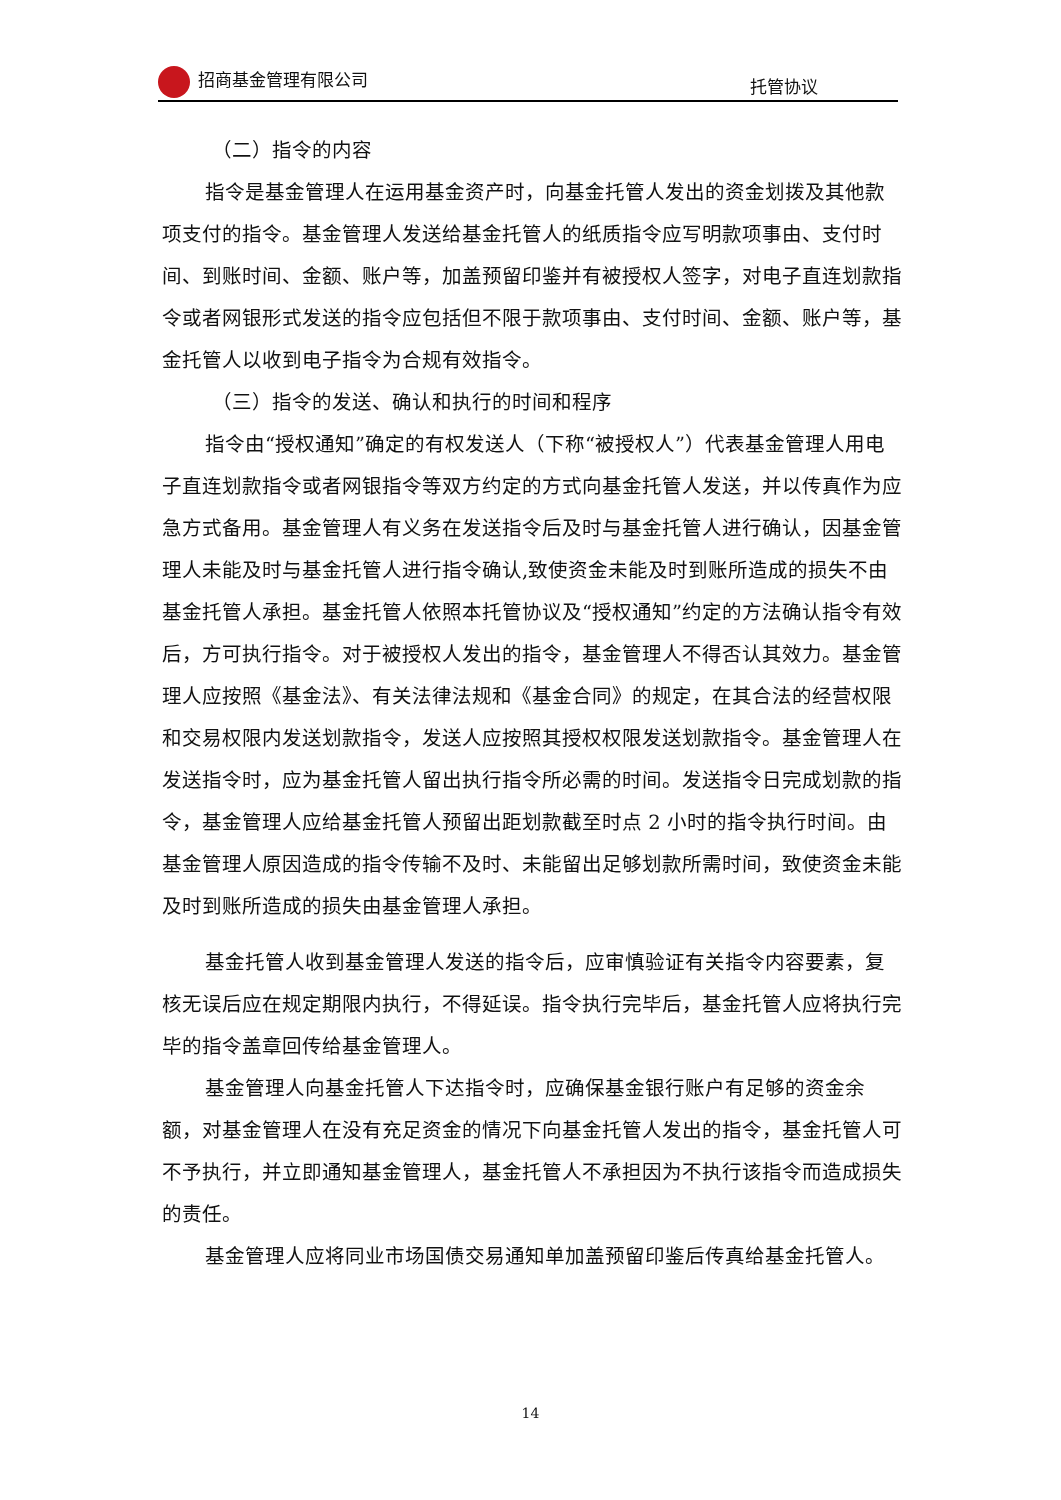招商基金管理有限公司 托管协议
（二）指令的内容
指令是基金管理人在运用基金资产时，向基金托管人发出的资金划拨及其他款项支付的指令。基金管理人发送给基金托管人的纸质指令应写明款项事由、支付时间、到账时间、金额、账户等，加盖预留印鉴并有被授权人签字，对电子直连划款指令或者网银形式发送的指令应包括但不限于款项事由、支付时间、金额、账户等，基金托管人以收到电子指令为合规有效指令。
（三）指令的发送、确认和执行的时间和程序
指令由“授权通知”确定的有权发送人（下称“被授权人”）代表基金管理人用电子直连划款指令或者网银指令等双方约定的方式向基金托管人发送，并以传真作为应急方式备用。基金管理人有义务在发送指令后及时与基金托管人进行确认，因基金管理人未能及时与基金托管人进行指令确认,致使资金未能及时到账所造成的损失不由基金托管人承担。基金托管人依照本托管协议及“授权通知”约定的方法确认指令有效后，方可执行指令。对于被授权人发出的指令，基金管理人不得否认其效力。基金管理人应按照《基金法》、有关法律法规和《基金合同》的规定，在其合法的经营权限和交易权限内发送划款指令，发送人应按照其授权权限发送划款指令。基金管理人在发送指令时，应为基金托管人留出执行指令所必需的时间。发送指令日完成划款的指令，基金管理人应给基金托管人预留出距划款截至时点 2 小时的指令执行时间。由基金管理人原因造成的指令传输不及时、未能留出足够划款所需时间，致使资金未能及时到账所造成的损失由基金管理人承担。
基金托管人收到基金管理人发送的指令后，应审慎验证有关指令内容要素，复核无误后应在规定期限内执行，不得延误。指令执行完毕后，基金托管人应将执行完毕的指令盖章回传给基金管理人。
基金管理人向基金托管人下达指令时，应确保基金银行账户有足够的资金余额，对基金管理人在没有充足资金的情况下向基金托管人发出的指令，基金托管人可不予执行，并立即通知基金管理人，基金托管人不承担因为不执行该指令而造成损失的责任。
基金管理人应将同业市场国债交易通知单加盖预留印鉴后传真给基金托管人。
14